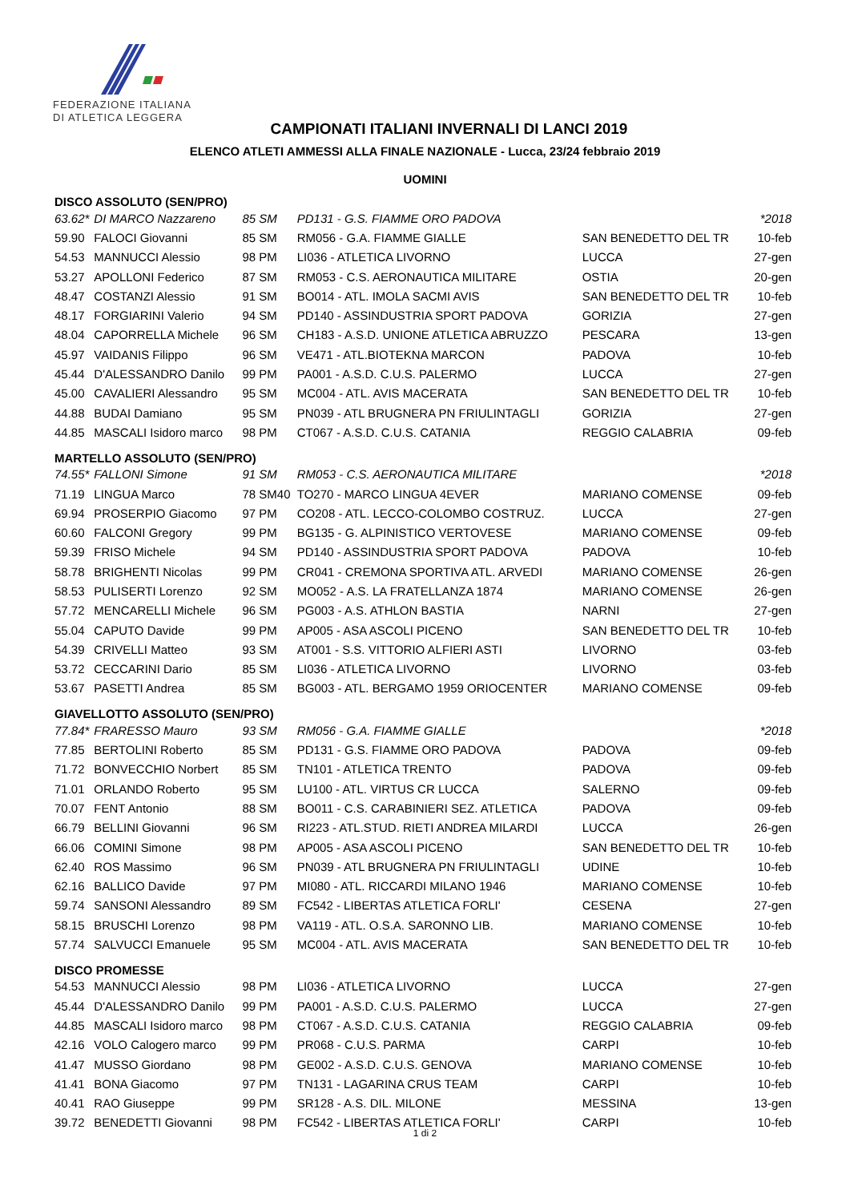FEDERAZIONE ITALIANA
DI ATLETICA LEGGERA
CAMPIONATI ITALIANI INVERNALI DI LANCI 2019
ELENCO ATLETI AMMESSI ALLA FINALE NAZIONALE - Lucca, 23/24 febbraio 2019
UOMINI
| DISCO ASSOLUTO (SEN/PRO) | | | | | |
| 63.62* | DI MARCO Nazzareno | 85 SM | PD131 - G.S. FIAMME ORO PADOVA | | *2018 |
| 59.90 | FALOCI Giovanni | 85 SM | RM056 - G.A. FIAMME GIALLE | SAN BENEDETTO DEL TR | 10-feb |
| 54.53 | MANNUCCI Alessio | 98 PM | LI036 - ATLETICA LIVORNO | LUCCA | 27-gen |
| 53.27 | APOLLONI Federico | 87 SM | RM053 - C.S. AERONAUTICA MILITARE | OSTIA | 20-gen |
| 48.47 | COSTANZI Alessio | 91 SM | BO014 - ATL. IMOLA SACMI AVIS | SAN BENEDETTO DEL TR | 10-feb |
| 48.17 | FORGIARINI Valerio | 94 SM | PD140 - ASSINDUSTRIA SPORT PADOVA | GORIZIA | 27-gen |
| 48.04 | CAPORRELLA Michele | 96 SM | CH183 - A.S.D. UNIONE ATLETICA ABRUZZO | PESCARA | 13-gen |
| 45.97 | VAIDANIS Filippo | 96 SM | VE471 - ATL.BIOTEKNA MARCON | PADOVA | 10-feb |
| 45.44 | D'ALESSANDRO Danilo | 99 PM | PA001 - A.S.D. C.U.S. PALERMO | LUCCA | 27-gen |
| 45.00 | CAVALIERI Alessandro | 95 SM | MC004 - ATL. AVIS MACERATA | SAN BENEDETTO DEL TR | 10-feb |
| 44.88 | BUDAI Damiano | 95 SM | PN039 - ATL BRUGNERA PN FRIULINTAGLI | GORIZIA | 27-gen |
| 44.85 | MASCALI Isidoro marco | 98 PM | CT067 - A.S.D. C.U.S. CATANIA | REGGIO CALABRIA | 09-feb |
| MARTELLO ASSOLUTO (SEN/PRO) | | | | | |
| 74.55* | FALLONI Simone | 91 SM | RM053 - C.S. AERONAUTICA MILITARE | | *2018 |
| 71.19 | LINGUA Marco | 78 SM40 | TO270 - MARCO LINGUA 4EVER | MARIANO COMENSE | 09-feb |
| 69.94 | PROSERPIO Giacomo | 97 PM | CO208 - ATL. LECCO-COLOMBO COSTRUZ. | LUCCA | 27-gen |
| 60.60 | FALCONI Gregory | 99 PM | BG135 - G. ALPINISTICO VERTOVESE | MARIANO COMENSE | 09-feb |
| 59.39 | FRISO Michele | 94 SM | PD140 - ASSINDUSTRIA SPORT PADOVA | PADOVA | 10-feb |
| 58.78 | BRIGHENTI Nicolas | 99 PM | CR041 - CREMONA SPORTIVA ATL. ARVEDI | MARIANO COMENSE | 26-gen |
| 58.53 | PULISERTI Lorenzo | 92 SM | MO052 - A.S. LA FRATELLANZA 1874 | MARIANO COMENSE | 26-gen |
| 57.72 | MENCARELLI Michele | 96 SM | PG003 - A.S. ATHLON BASTIA | NARNI | 27-gen |
| 55.04 | CAPUTO Davide | 99 PM | AP005 - ASA ASCOLI PICENO | SAN BENEDETTO DEL TR | 10-feb |
| 54.39 | CRIVELLI Matteo | 93 SM | AT001 - S.S. VITTORIO ALFIERI ASTI | LIVORNO | 03-feb |
| 53.72 | CECCARINI Dario | 85 SM | LI036 - ATLETICA LIVORNO | LIVORNO | 03-feb |
| 53.67 | PASETTI Andrea | 85 SM | BG003 - ATL. BERGAMO 1959 ORIOCENTER | MARIANO COMENSE | 09-feb |
| GIAVELLOTTO ASSOLUTO (SEN/PRO) | | | | | |
| 77.84* | FRARESSO Mauro | 93 SM | RM056 - G.A. FIAMME GIALLE | | *2018 |
| 77.85 | BERTOLINI Roberto | 85 SM | PD131 - G.S. FIAMME ORO PADOVA | PADOVA | 09-feb |
| 71.72 | BONVECCHIO Norbert | 85 SM | TN101 - ATLETICA TRENTO | PADOVA | 09-feb |
| 71.01 | ORLANDO Roberto | 95 SM | LU100 - ATL. VIRTUS CR LUCCA | SALERNO | 09-feb |
| 70.07 | FENT Antonio | 88 SM | BO011 - C.S. CARABINIERI SEZ. ATLETICA | PADOVA | 09-feb |
| 66.79 | BELLINI Giovanni | 96 SM | RI223 - ATL.STUD. RIETI ANDREA MILARDI | LUCCA | 26-gen |
| 66.06 | COMINI Simone | 98 PM | AP005 - ASA ASCOLI PICENO | SAN BENEDETTO DEL TR | 10-feb |
| 62.40 | ROS Massimo | 96 SM | PN039 - ATL BRUGNERA PN FRIULINTAGLI | UDINE | 10-feb |
| 62.16 | BALLICO Davide | 97 PM | MI080 - ATL. RICCARDI MILANO 1946 | MARIANO COMENSE | 10-feb |
| 59.74 | SANSONI Alessandro | 89 SM | FC542 - LIBERTAS ATLETICA FORLI' | CESENA | 27-gen |
| 58.15 | BRUSCHI Lorenzo | 98 PM | VA119 - ATL. O.S.A. SARONNO LIB. | MARIANO COMENSE | 10-feb |
| 57.74 | SALVUCCI Emanuele | 95 SM | MC004 - ATL. AVIS MACERATA | SAN BENEDETTO DEL TR | 10-feb |
| DISCO PROMESSE | | | | | |
| 54.53 | MANNUCCI Alessio | 98 PM | LI036 - ATLETICA LIVORNO | LUCCA | 27-gen |
| 45.44 | D'ALESSANDRO Danilo | 99 PM | PA001 - A.S.D. C.U.S. PALERMO | LUCCA | 27-gen |
| 44.85 | MASCALI Isidoro marco | 98 PM | CT067 - A.S.D. C.U.S. CATANIA | REGGIO CALABRIA | 09-feb |
| 42.16 | VOLO Calogero marco | 99 PM | PR068 - C.U.S. PARMA | CARPI | 10-feb |
| 41.47 | MUSSO Giordano | 98 PM | GE002 - A.S.D. C.U.S. GENOVA | MARIANO COMENSE | 10-feb |
| 41.41 | BONA Giacomo | 97 PM | TN131 - LAGARINA CRUS TEAM | CARPI | 10-feb |
| 40.41 | RAO Giuseppe | 99 PM | SR128 - A.S. DIL. MILONE | MESSINA | 13-gen |
| 39.72 | BENEDETTI Giovanni | 98 PM | FC542 - LIBERTAS ATLETICA FORLI' | CARPI | 10-feb |
1 di 2